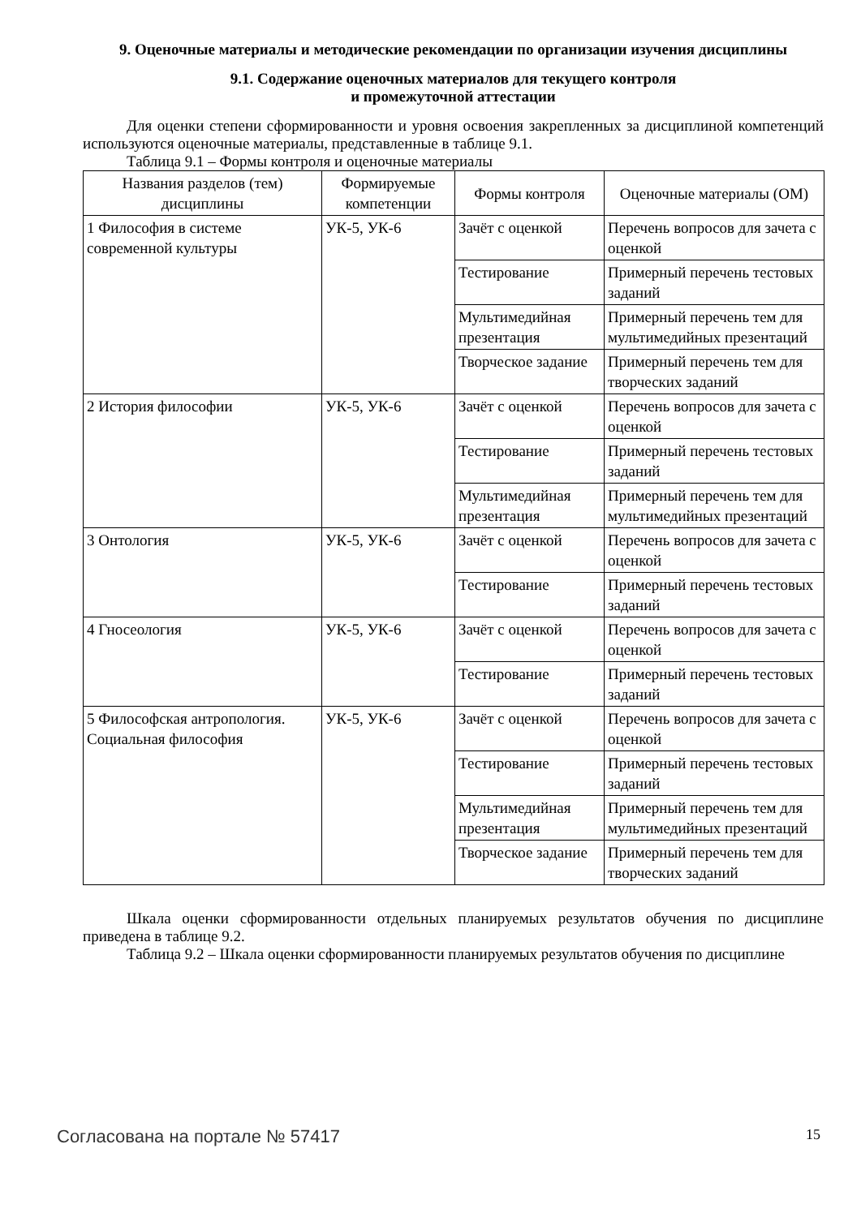9. Оценочные материалы и методические рекомендации по организации изучения дисциплины
9.1. Содержание оценочных материалов для текущего контроля
и промежуточной аттестации
Для оценки степени сформированности и уровня освоения закрепленных за дисциплиной компетенций используются оценочные материалы, представленные в таблице 9.1.
Таблица 9.1 – Формы контроля и оценочные материалы
| Названия разделов (тем) дисциплины | Формируемые компетенции | Формы контроля | Оценочные материалы (ОМ) |
| --- | --- | --- | --- |
| 1 Философия в системе современной культуры | УК-5, УК-6 | Зачёт с оценкой | Перечень вопросов для зачета с оценкой |
| | | Тестирование | Примерный перечень тестовых заданий |
| | | Мультимедийная презентация | Примерный перечень тем для мультимедийных презентаций |
| | | Творческое задание | Примерный перечень тем для творческих заданий |
| 2 История философии | УК-5, УК-6 | Зачёт с оценкой | Перечень вопросов для зачета с оценкой |
| | | Тестирование | Примерный перечень тестовых заданий |
| | | Мультимедийная презентация | Примерный перечень тем для мультимедийных презентаций |
| 3 Онтология | УК-5, УК-6 | Зачёт с оценкой | Перечень вопросов для зачета с оценкой |
| | | Тестирование | Примерный перечень тестовых заданий |
| 4 Гносеология | УК-5, УК-6 | Зачёт с оценкой | Перечень вопросов для зачета с оценкой |
| | | Тестирование | Примерный перечень тестовых заданий |
| 5 Философская антропология. Социальная философия | УК-5, УК-6 | Зачёт с оценкой | Перечень вопросов для зачета с оценкой |
| | | Тестирование | Примерный перечень тестовых заданий |
| | | Мультимедийная презентация | Примерный перечень тем для мультимедийных презентаций |
| | | Творческое задание | Примерный перечень тем для творческих заданий |
Шкала оценки сформированности отдельных планируемых результатов обучения по дисциплине приведена в таблице 9.2.
Таблица 9.2 – Шкала оценки сформированности планируемых результатов обучения по дисциплине
Согласована на портале № 57417 15